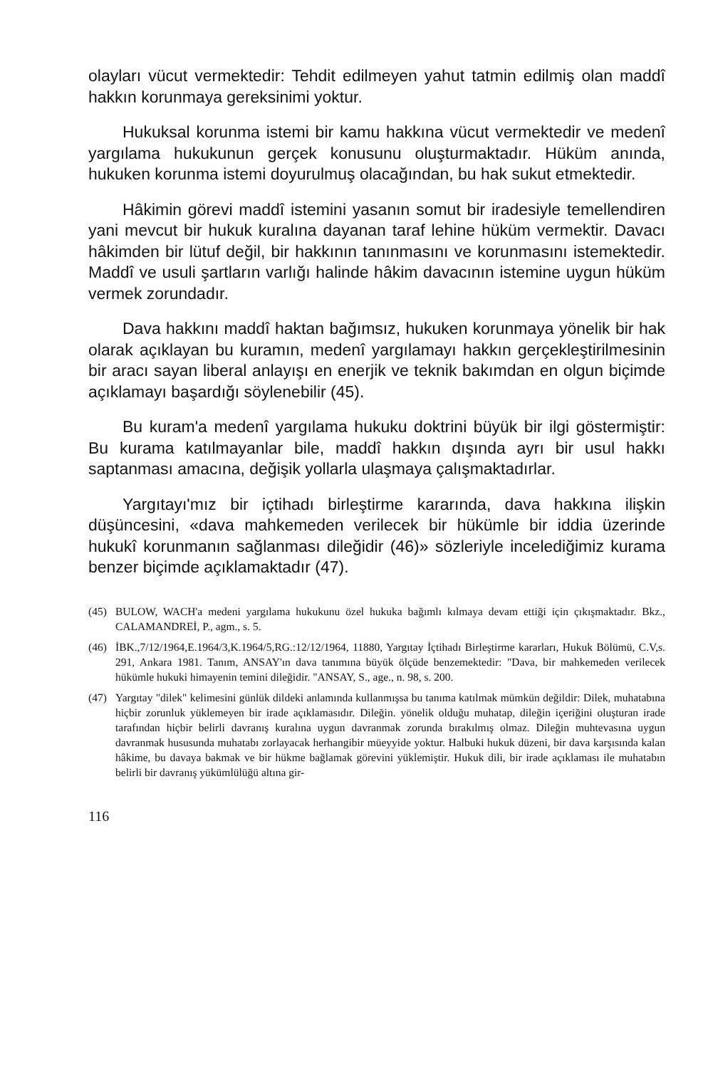olayları vücut vermektedir: Tehdit edilmeyen yahut tatmin edilmiş olan maddî hakkın korunmaya gereksinimi yoktur.
Hukuksal korunma istemi bir kamu hakkına vücut vermektedir ve medenî yargılama hukukunun gerçek konusunu oluşturmaktadır. Hüküm anında, hukuken korunma istemi doyurulmuş olacağından, bu hak sukut etmektedir.
Hâkimin görevi maddî istemini yasanın somut bir iradesiyle temellendiren yani mevcut bir hukuk kuralına dayanan taraf lehine hüküm vermektir. Davacı hâkimden bir lütuf değil, bir hakkının tanınmasını ve korunmasını istemektedir. Maddî ve usuli şartların varlığı halinde hâkim davacının istemine uygun hüküm vermek zorundadır.
Dava hakkını maddî haktan bağımsız, hukuken korunmaya yönelik bir hak olarak açıklayan bu kuramın, medenî yargılamayı hakkın gerçekleştirilmesinin bir aracı sayan liberal anlayışı en enerjik ve teknik bakımdan en olgun biçimde açıklamayı başardığı söylenebilir (45).
Bu kuram'a medenî yargılama hukuku doktrini büyük bir ilgi göstermiştir: Bu kurama katılmayanlar bile, maddî hakkın dışında ayrı bir usul hakkı saptanması amacına, değişik yollarla ulaşmaya çalışmaktadırlar.
Yargıtayı'mız bir içtihadı birleştirme kararında, dava hakkına ilişkin düşüncesini, «dava mahkemeden verilecek bir hükümle bir iddia üzerinde hukukî korunmanın sağlanması dileğidir (46)» sözleriyle incelediğimiz kurama benzer biçimde açıklamaktadır (47).
(45) BULOW, WACH'a medeni yargılama hukukunu özel hukuka bağımlı kılmaya devam ettiği için çıkışmaktadır. Bkz., CALAMANDREİ, P., agm., s. 5.
(46) İBK.,7/12/1964,E.1964/3,K.1964/5,RG.:12/12/1964, 11880, Yargıtay İçtihadı Birleştirme kararları, Hukuk Bölümü, C.V,s. 291, Ankara 1981. Tanım, ANSAY'ın dava tanımına büyük ölçüde benzemektedir: "Dava, bir mahkemeden verilecek hükümle hukuki himayenin temini dileğidir. "ANSAY, S., age., n. 98, s. 200.
(47) Yargıtay "dilek" kelimesini günlük dildeki anlamında kullanmışsa bu tanıma katılmak mümkün değildir: Dilek, muhatabına hiçbir zorunluk yüklemeyen bir irade açıklamasıdır. Dileğin. yönelik olduğu muhatap, dileğin içeriğini oluşturan irade tarafından hiçbir belirli davranış kuralına uygun davranmak zorunda bırakılmış olmaz. Dileğin muhtevasına uygun davranmak hususunda muhatabı zorlayacak herhangibir müeyyide yoktur. Halbuki hukuk düzeni, bir dava karşısında kalan hâkime, bu davaya bakmak ve bir hükme bağlamak görevini yüklemiştir. Hukuk dili, bir irade açıklaması ile muhatabın belirli bir davranış yükümlülüğü altına gir-
116